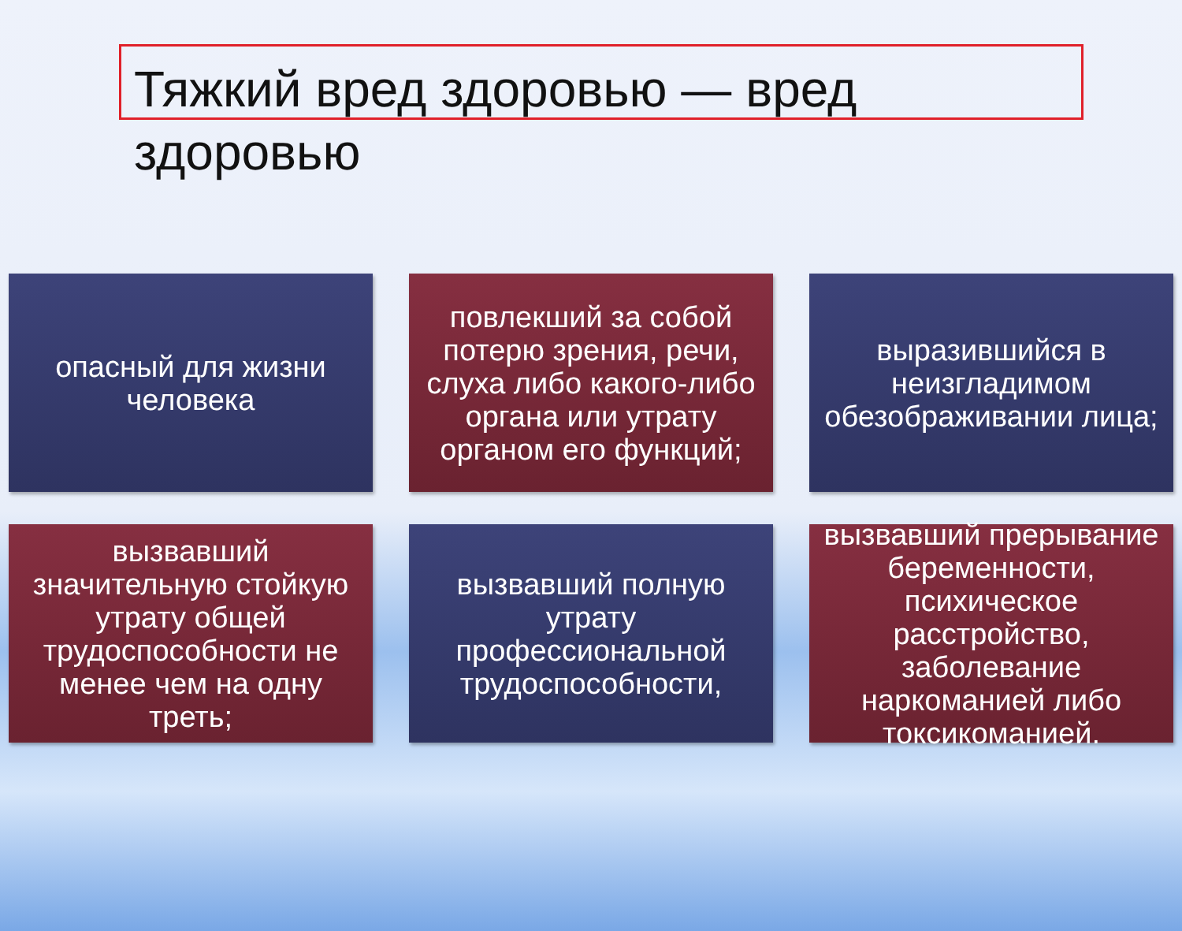Тяжкий вред здоровью — вред здоровью
опасный для жизни человека
повлекший за собой потерю зрения, речи, слуха либо какого-либо органа или утрату органом его функций;
выразившийся в неизгладимом обезображивании лица;
вызвавший значительную стойкую утрату общей трудоспособности не менее чем на одну треть;
вызвавший полную утрату профессиональной трудоспособности,
вызвавший прерывание беременности, психическое расстройство, заболевание наркоманией либо токсикоманией.